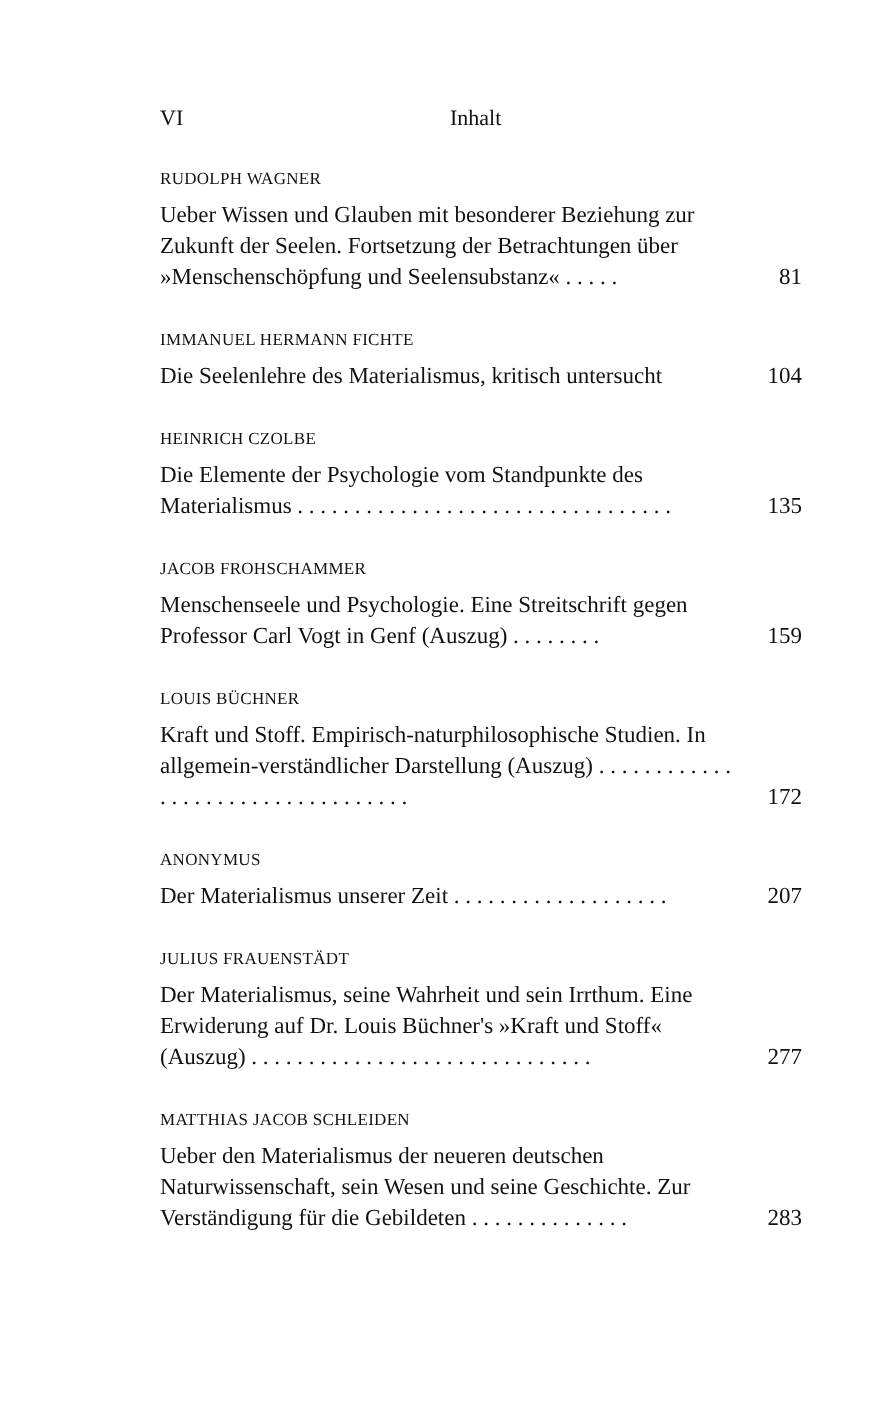VI Inhalt
RUDOLPH WAGNER
Ueber Wissen und Glauben mit besonderer Beziehung zur Zukunft der Seelen. Fortsetzung der Betrachtungen über »Menschenschöpfung und Seelensubstanz« . . . . .
81
IMMANUEL HERMANN FICHTE
Die Seelenlehre des Materialismus, kritisch untersucht
104
HEINRICH CZOLBE
Die Elemente der Psychologie vom Standpunkte des Materialismus . . . . . . . . . . . . . . . . . . . . . . . . . . . . . . . . .
135
JACOB FROHSCHAMMER
Menschenseele und Psychologie. Eine Streitschrift gegen Professor Carl Vogt in Genf (Auszug) . . . . . . . .
159
LOUIS BÜCHNER
Kraft und Stoff. Empirisch-naturphilosophische Studien. In allgemein-verständlicher Darstellung (Auszug) . . . . . . . . . . . . . . . . . . . . . . . . . . . . . . . . . .
172
ANONYMUS
Der Materialismus unserer Zeit . . . . . . . . . . . . . . . . . . .
207
JULIUS FRAUENSTÄDT
Der Materialismus, seine Wahrheit und sein Irrthum. Eine Erwiderung auf Dr. Louis Büchner's »Kraft und Stoff« (Auszug) . . . . . . . . . . . . . . . . . . . . . . . . . . . . . .
277
MATTHIAS JACOB SCHLEIDEN
Ueber den Materialismus der neueren deutschen Naturwissenschaft, sein Wesen und seine Geschichte. Zur Verständigung für die Gebildeten . . . . . . . . . . . . . .
283